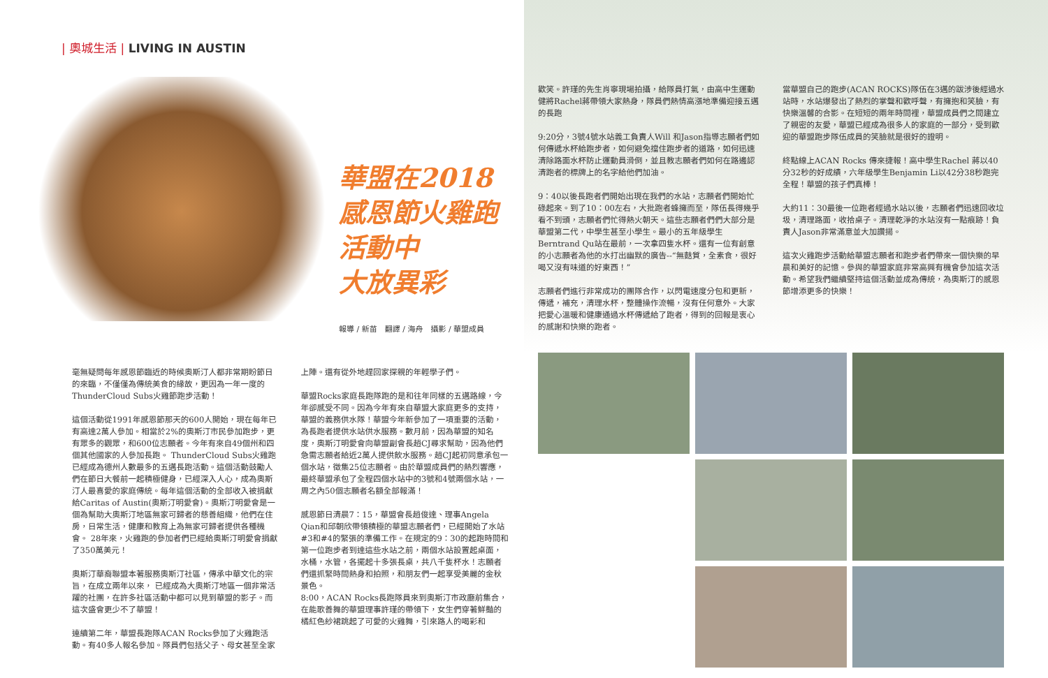| 奧城生活 | LIVING IN AUSTIN
華盟在2018
感恩節火雞跑
活動中
大放異彩
報導 / 新苗　翻譯 / 海舟　攝影 / 華盟成員
毫無疑問每年感恩節臨近的時候奧斯汀人都非常期盼節日的來臨，不僅僅為傳統美食的緣故，更因為一年一度的ThunderCloud Subs火雞節跑步活動！
這個活動從1991年感恩節那天的600人開始，現在每年已有高達2萬人參加。相當於2%的奧斯汀市民參加跑步，更有眾多的觀眾，和600位志願者。今年有來自49個州和四個其他國家的人參加長跑。 ThunderCloud Subs火雞跑已經成為德州人數最多的五邁長跑活動。這個活動鼓勵人們在節日大餐前一起積極健身，已經深入人心，成為奧斯汀人最喜愛的家庭傳統。每年這個活動的全部收入被捐獻給Caritas of Austin(奧斯汀明愛會)。奧斯汀明愛會是一個為幫助大奧斯汀地區無家可歸者的慈善組織，他們在住房，日常生活，健康和教育上為無家可歸者提供各種機會。 28年來，火雞跑的參加者們已經給奧斯汀明愛會捐獻了350萬美元！
奧斯汀華裔聯盟本著服務奧斯汀社區，傳承中華文化的宗旨，在成立兩年以來， 已經成為大奧斯汀地區一個非常活躍的社團，在許多社區活動中都可以見到華盟的影子。而這次盛會更少不了華盟！
連續第二年，華盟長跑隊ACAN Rocks參加了火雞跑活動。有40多人報名參加。隊員們包括父子、母女甚至全家上陣。還有從外地趕回家探親的年輕學子們。
華盟Rocks家庭長跑隊跑的是和往年同樣的五邁路線，今年卻感受不同。因為今年有來自華盟大家庭更多的支持，華盟的義務供水隊！華盟今年新參加了一項重要的活動，為長跑者提供水站供水服務。數月前，因為華盟的知名度，奧斯汀明愛會向華盟副會長趙CJ尋求幫助，因為他們急需志願者給近2萬人提供飲水服務。趙CJ起初同意承包一個水站，徵集25位志願者。由於華盟成員們的熱烈響應，最終華盟承包了全程四個水站中的3號和4號兩個水站，一周之內50個志願者名額全部報滿！
感恩節日清晨7：15，華盟會長趙俊達、理事Angela Qian和邱朝欣帶領積極的華盟志願者們，已經開始了水站#3和#4的緊張的準備工作。在規定的9：30的起跑時間和第一位跑步者到達這些水站之前，兩個水站設置起桌面，水桶，水管，各擺起十多張長桌，共八千隻杯水！志願者們還抓緊時間熱身和拍照，和朋友們一起享受美麗的金秋景色。
8:00，ACAN Rocks長跑隊員來到奧斯汀市政廳前集合，在能歌善舞的華盟理事許瑾的帶領下，女生們穿著鮮豔的橘紅色紗裙跳起了可愛的火雞舞，引來路人的喝彩和
歡笑。許瑾的先生肖寧現場拍攝，給隊員打氣，由高中生運動健將Rachel蔣帶領大家熱身，隊員們熱情高漲地準備迎接五邁的長跑
9:20分，3號4號水站義工負責人Will 和Jason指導志願者們如何傳遞水杯給跑步者，如何避免擋住跑步者的道路，如何迅速清除路面水杯防止運動員滑倒，並且教志願者們如何在路邊認清跑者的標牌上的名字給他們加油。
9：40以後長跑者們開始出現在我們的水站，志願者們開始忙碌起來。到了10：00左右，大批跑者蜂擁而至，隊伍長得幾乎看不到頭，志願者們忙得熱火朝天。這些志願者們們大部分是華盟第二代，中學生甚至小學生。最小的五年級學生Berntrand Qu站在最前，一次拿四隻水杯。還有一位有創意的小志願者為他的水打出幽默的廣告--“無麩質，全素食，很好喝又沒有味道的好東西！”
志願者們進行非常成功的團隊合作，以閃電速度分包和更新，傳遞，補充，清理水杯，整體操作流暢，沒有任何意外。大家把愛心溫暖和健康通過水杯傳遞給了跑者，得到的回報是衷心的感謝和快樂的跑者。
當華盟自己的跑步(ACAN ROCKS)隊伍在3邁的跋涉後經過水站時，水站爆發出了熱烈的掌聲和歡呼聲，有擁抱和笑臉，有快樂溫馨的合影。在短短的兩年時間裡，華盟成員們之間建立了親密的友愛，華盟已經成為很多人的家庭的一部分，受到歡迎的華盟跑步隊伍成員的笑臉就是很好的證明。
終點線上ACAN Rocks 傳來捷報！高中學生Rachel 蔣以40分32秒的好成績，六年級學生Benjamin Li以42分38秒跑完全程！華盟的孩子們真棒！
大約11：30最後一位跑者經過水站以後，志願者們迅速回收垃圾，清理路面，收拾桌子。清理乾淨的水站沒有一點痕跡！負責人Jason非常滿意並大加讚揚。
這次火雞跑步活動給華盟志願者和跑步者們帶來一個快樂的早晨和美好的記憶。參與的華盟家庭非常高興有機會參加這次活動。希望我們繼續堅持這個活動並成為傳統，為奧斯汀的感恩節增添更多的快樂！